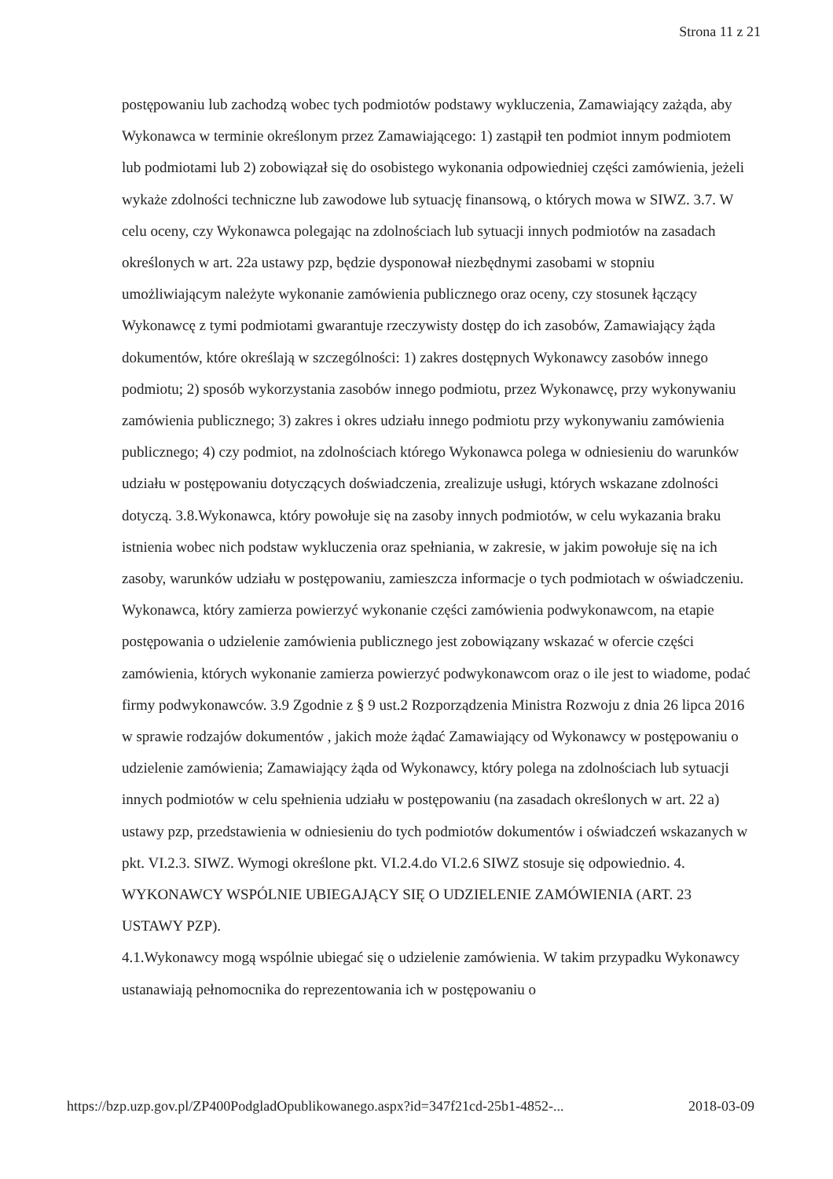Strona 11 z 21
postępowaniu lub zachodzą wobec tych podmiotów podstawy wykluczenia, Zamawiający zażąda, aby Wykonawca w terminie określonym przez Zamawiającego: 1) zastąpił ten podmiot innym podmiotem lub podmiotami lub 2) zobowiązał się do osobistego wykonania odpowiedniej części zamówienia, jeżeli wykaże zdolności techniczne lub zawodowe lub sytuację finansową, o których mowa w SIWZ. 3.7. W celu oceny, czy Wykonawca polegając na zdolnościach lub sytuacji innych podmiotów na zasadach określonych w art. 22a ustawy pzp, będzie dysponował niezbędnymi zasobami w stopniu umożliwiającym należyte wykonanie zamówienia publicznego oraz oceny, czy stosunek łączący Wykonawcę z tymi podmiotami gwarantuje rzeczywisty dostęp do ich zasobów, Zamawiający żąda dokumentów, które określają w szczególności: 1) zakres dostępnych Wykonawcy zasobów innego podmiotu; 2) sposób wykorzystania zasobów innego podmiotu, przez Wykonawcę, przy wykonywaniu zamówienia publicznego; 3) zakres i okres udziału innego podmiotu przy wykonywaniu zamówienia publicznego; 4) czy podmiot, na zdolnościach którego Wykonawca polega w odniesieniu do warunków udziału w postępowaniu dotyczących doświadczenia, zrealizuje usługi, których wskazane zdolności dotyczą. 3.8.Wykonawca, który powołuje się na zasoby innych podmiotów, w celu wykazania braku istnienia wobec nich podstaw wykluczenia oraz spełniania, w zakresie, w jakim powołuje się na ich zasoby, warunków udziału w postępowaniu, zamieszcza informacje o tych podmiotach w oświadczeniu. Wykonawca, który zamierza powierzyć wykonanie części zamówienia podwykonawcom, na etapie postępowania o udzielenie zamówienia publicznego jest zobowiązany wskazać w ofercie części zamówienia, których wykonanie zamierza powierzyć podwykonawcom oraz o ile jest to wiadome, podać firmy podwykonawców. 3.9 Zgodnie z § 9 ust.2 Rozporządzenia Ministra Rozwoju z dnia 26 lipca 2016 w sprawie rodzajów dokumentów , jakich może żądać Zamawiający od Wykonawcy w postępowaniu o udzielenie zamówienia; Zamawiający żąda od Wykonawcy, który polega na zdolnościach lub sytuacji innych podmiotów w celu spełnienia udziału w postępowaniu (na zasadach określonych w art. 22 a) ustawy pzp, przedstawienia w odniesieniu do tych podmiotów dokumentów i oświadczeń wskazanych w pkt. VI.2.3. SIWZ. Wymogi określone pkt. VI.2.4.do VI.2.6 SIWZ stosuje się odpowiednio. 4. WYKONAWCY WSPÓLNIE UBIEGAJĄCY SIĘ O UDZIELENIE ZAMÓWIENIA (ART. 23 USTAWY PZP).
4.1.Wykonawcy mogą wspólnie ubiegać się o udzielenie zamówienia. W takim przypadku Wykonawcy ustanawiają pełnomocnika do reprezentowania ich w postępowaniu o
https://bzp.uzp.gov.pl/ZP400PodgladOpublikowanego.aspx?id=347f21cd-25b1-4852-... 2018-03-09